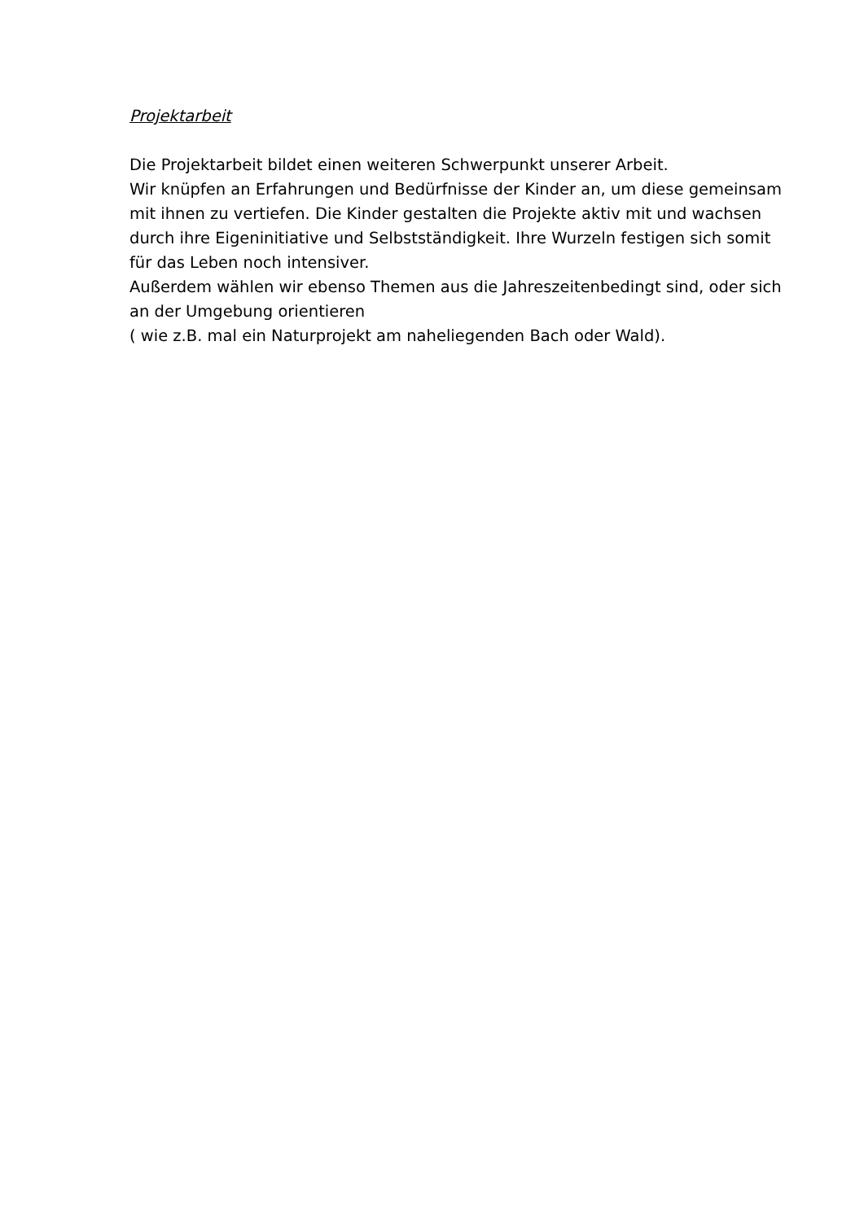Projektarbeit
Die Projektarbeit bildet einen weiteren Schwerpunkt unserer Arbeit.
Wir knüpfen an Erfahrungen und Bedürfnisse der Kinder an, um diese gemeinsam mit ihnen zu vertiefen. Die Kinder gestalten die Projekte aktiv mit und wachsen durch ihre Eigeninitiative und Selbstständigkeit. Ihre Wurzeln festigen sich somit für das Leben noch intensiver.
Außerdem wählen wir ebenso Themen aus die Jahreszeitenbedingt sind, oder sich an der Umgebung orientieren
( wie z.B. mal ein Naturprojekt am naheliegenden Bach oder Wald).